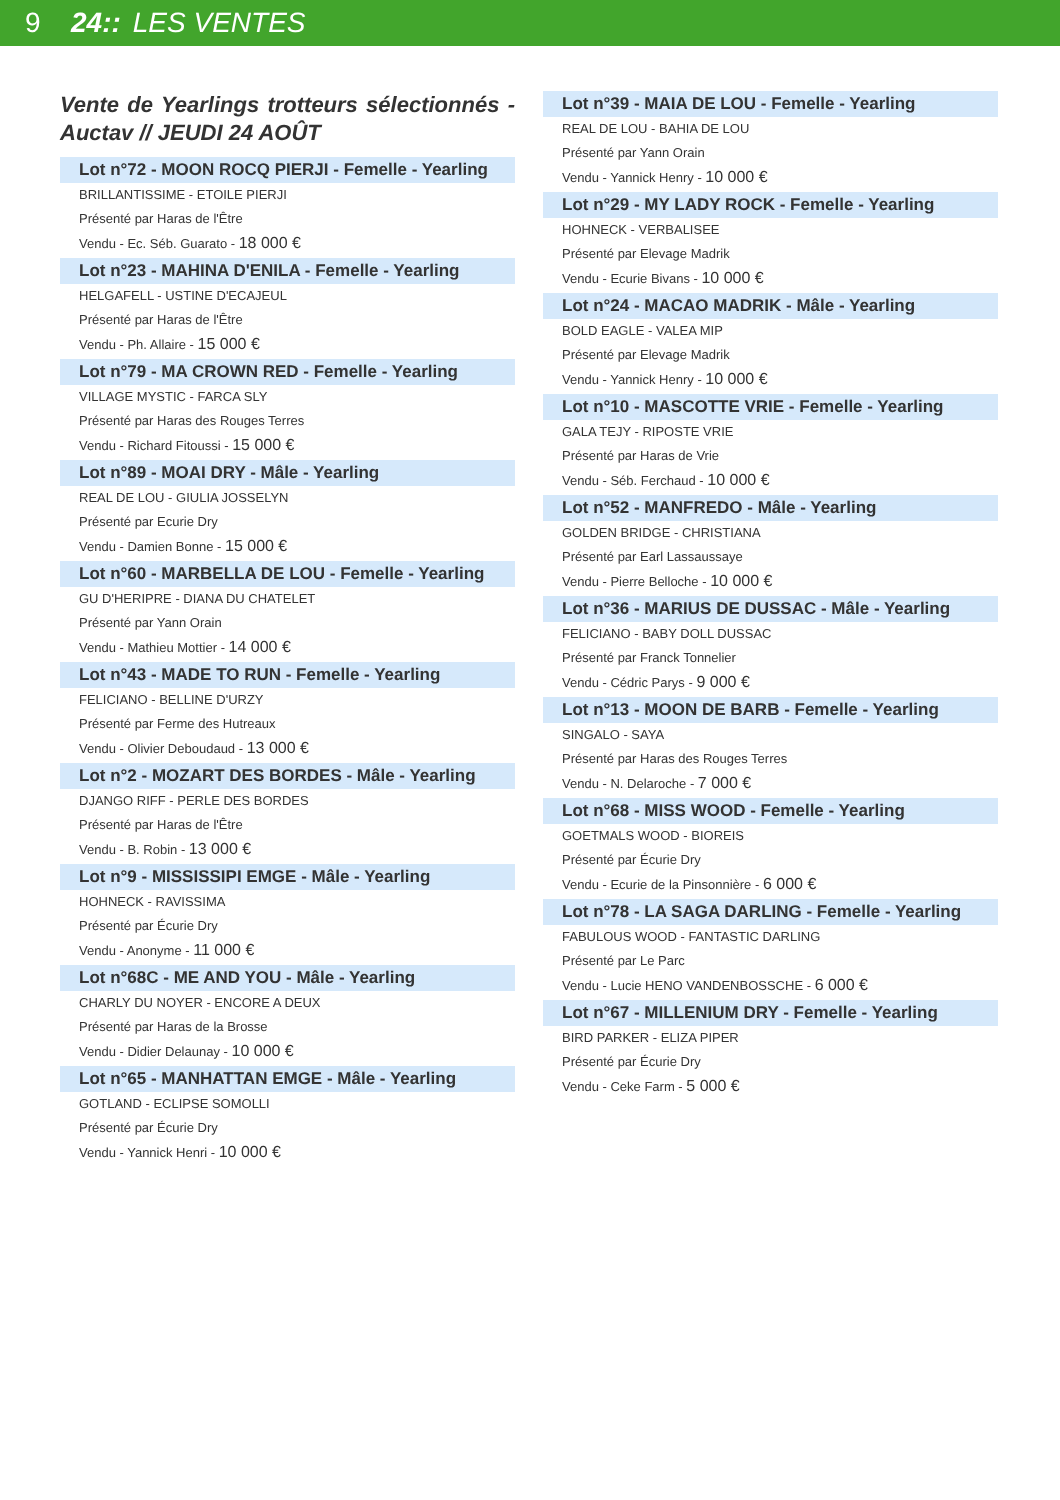9 24:: LES VENTES
Vente de Yearlings trotteurs sélectionnés - Auctav // JEUDI 24 AOÛT
Lot n°72 - MOON ROCQ PIERJI - Femelle - Yearling
BRILLANTISSIME - ETOILE PIERJI
Présenté par Haras de l'Être
Vendu - Ec. Séb. Guarato - 18 000 €
Lot n°23 - MAHINA D'ENILA - Femelle - Yearling
HELGAFELL - USTINE D'ECAJEUL
Présenté par Haras de l'Être
Vendu - Ph. Allaire - 15 000 €
Lot n°79 - MA CROWN RED - Femelle - Yearling
VILLAGE MYSTIC - FARCA SLY
Présenté par Haras des Rouges Terres
Vendu - Richard Fitoussi - 15 000 €
Lot n°89 - MOAI DRY - Mâle - Yearling
REAL DE LOU - GIULIA JOSSELYN
Présenté par Ecurie Dry
Vendu - Damien Bonne - 15 000 €
Lot n°60 - MARBELLA DE LOU - Femelle - Yearling
GU D'HERIPRE - DIANA DU CHATELET
Présenté par Yann Orain
Vendu - Mathieu Mottier - 14 000 €
Lot n°43 - MADE TO RUN - Femelle - Yearling
FELICIANO - BELLINE D'URZY
Présenté par Ferme des Hutreaux
Vendu - Olivier Deboudaud - 13 000 €
Lot n°2 - MOZART DES BORDES - Mâle - Yearling
DJANGO RIFF - PERLE DES BORDES
Présenté par Haras de l'Être
Vendu - B. Robin - 13 000 €
Lot n°9 - MISSISSIPI EMGE - Mâle - Yearling
HOHNECK - RAVISSIMA
Présenté par Écurie Dry
Vendu - Anonyme - 11 000 €
Lot n°68C - ME AND YOU - Mâle - Yearling
CHARLY DU NOYER - ENCORE A DEUX
Présenté par Haras de la Brosse
Vendu - Didier Delaunay - 10 000 €
Lot n°65 - MANHATTAN EMGE - Mâle - Yearling
GOTLAND - ECLIPSE SOMOLLI
Présenté par Écurie Dry
Vendu - Yannick Henri - 10 000 €
Lot n°39 - MAIA DE LOU - Femelle - Yearling
REAL DE LOU - BAHIA DE LOU
Présenté par Yann Orain
Vendu - Yannick Henry - 10 000 €
Lot n°29 - MY LADY ROCK - Femelle - Yearling
HOHNECK - VERBALISEE
Présenté par Elevage Madrik
Vendu - Ecurie Bivans - 10 000 €
Lot n°24 - MACAO MADRIK - Mâle - Yearling
BOLD EAGLE - VALEA MIP
Présenté par Elevage Madrik
Vendu - Yannick Henry - 10 000 €
Lot n°10 - MASCOTTE VRIE - Femelle - Yearling
GALA TEJY - RIPOSTE VRIE
Présenté par Haras de Vrie
Vendu - Séb. Ferchaud - 10 000 €
Lot n°52 - MANFREDO - Mâle - Yearling
GOLDEN BRIDGE - CHRISTIANA
Présenté par Earl Lassaussaye
Vendu - Pierre Belloche - 10 000 €
Lot n°36 - MARIUS DE DUSSAC - Mâle - Yearling
FELICIANO - BABY DOLL DUSSAC
Présenté par Franck Tonnelier
Vendu - Cédric Parys - 9 000 €
Lot n°13 - MOON DE BARB - Femelle - Yearling
SINGALO - SAYA
Présenté par Haras des Rouges Terres
Vendu - N. Delaroche - 7 000 €
Lot n°68 - MISS WOOD - Femelle - Yearling
GOETMALS WOOD - BIOREIS
Présenté par Écurie Dry
Vendu - Ecurie de la Pinsonnière - 6 000 €
Lot n°78 - LA SAGA DARLING - Femelle - Yearling
FABULOUS WOOD - FANTASTIC DARLING
Présenté par Le Parc
Vendu - Lucie HENO VANDENBOSSCHE - 6 000 €
Lot n°67 - MILLENIUM DRY - Femelle - Yearling
BIRD PARKER - ELIZA PIPER
Présenté par Écurie Dry
Vendu - Ceke Farm - 5 000 €